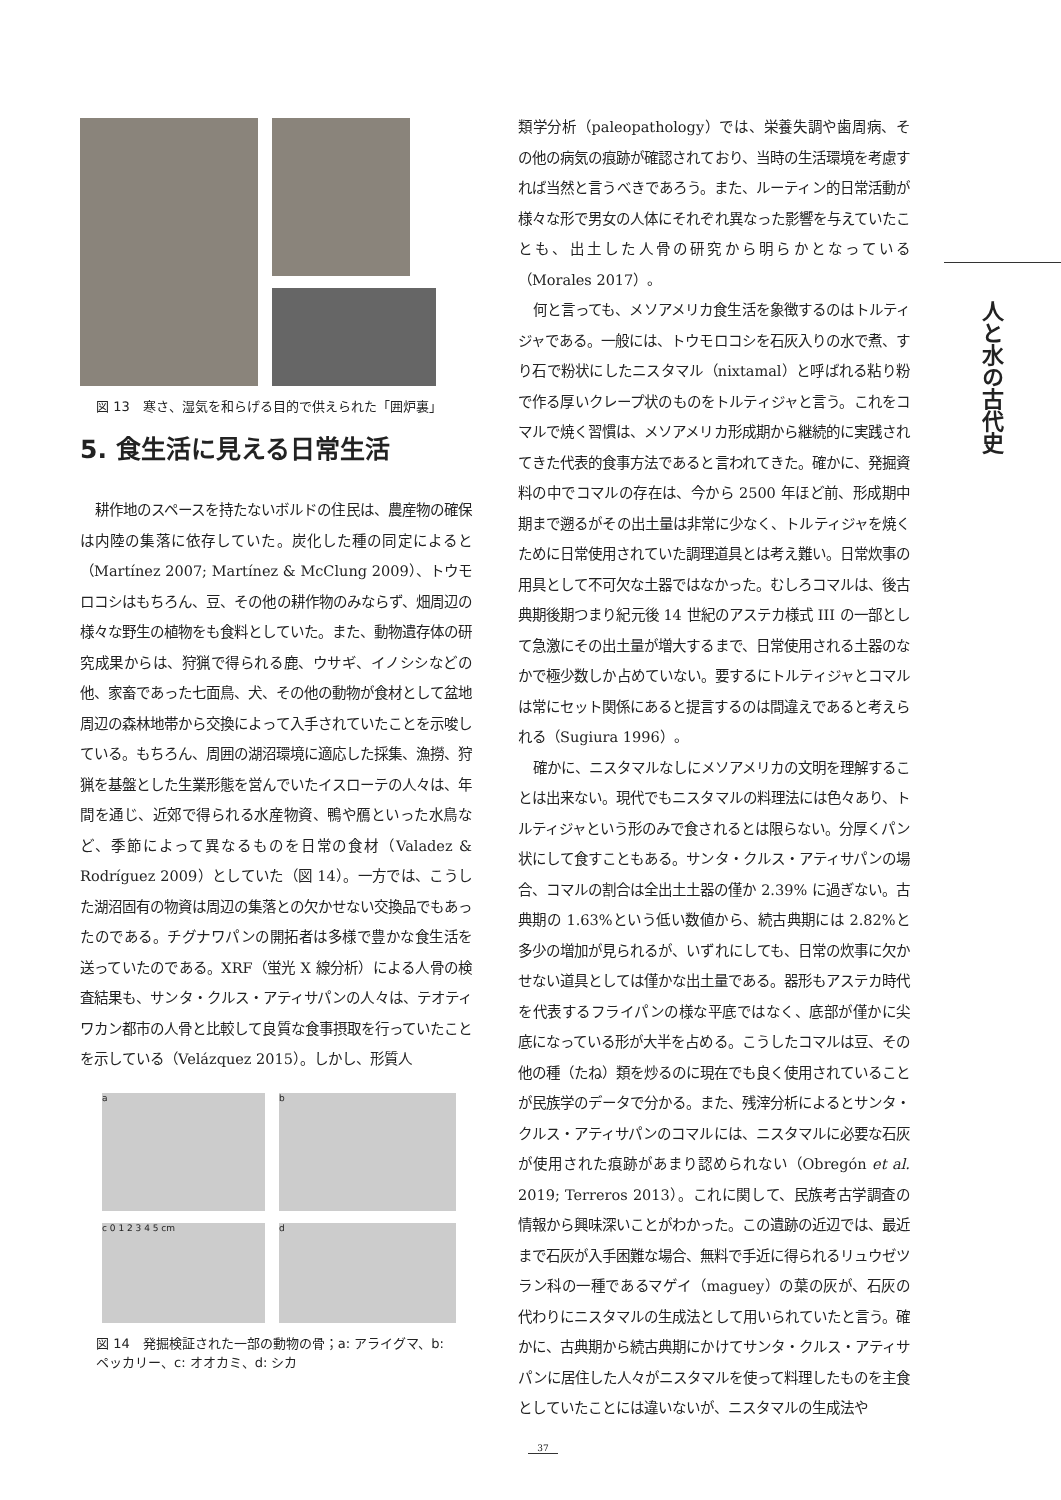図 13　寒さ、湿気を和らげる目的で供えられた「囲炉裏」
5. 食生活に見える日常生活
耕作地のスペースを持たないボルドの住民は、農産物の確保は内陸の集落に依存していた。炭化した種の同定によると（Martínez 2007; Martínez & McClung 2009）、トウモロコシはもちろん、豆、その他の耕作物のみならず、畑周辺の様々な野生の植物をも食料としていた。また、動物遺存体の研究成果からは、狩猟で得られる鹿、ウサギ、イノシシなどの他、家畜であった七面鳥、犬、その他の動物が食材として盆地周辺の森林地帯から交換によって入手されていたことを示唆している。もちろん、周囲の湖沼環境に適応した採集、漁撈、狩猟を基盤とした生業形態を営んでいたイスローテの人々は、年間を通じ、近郊で得られる水産物資、鴨や鴈といった水鳥など、季節によって異なるものを日常の食材（Valadez & Rodríguez 2009）としていた（図 14）。一方では、こうした湖沼固有の物資は周辺の集落との欠かせない交換品でもあったのである。チグナワパンの開拓者は多様で豊かな食生活を送っていたのである。XRF（蛍光 X 線分析）による人骨の検査結果も、サンタ・クルス・アティサパンの人々は、テオティワカン都市の人骨と比較して良質な食事摂取を行っていたことを示している（Velázquez 2015）。しかし、形質人
a
b
c 0 1 2 3 4 5 cm
d
図 14　発掘検証された一部の動物の骨；a: アライグマ、b: ペッカリー、c: オオカミ、d: シカ
類学分析（paleopathology）では、栄養失調や歯周病、その他の病気の痕跡が確認されており、当時の生活環境を考慮すれば当然と言うべきであろう。また、ルーティン的日常活動が様々な形で男女の人体にそれぞれ異なった影響を与えていたことも、出土した人骨の研究から明らかとなっている（Morales 2017）。
何と言っても、メソアメリカ食生活を象徴するのはトルティジャである。一般には、トウモロコシを石灰入りの水で煮、すり石で粉状にしたニスタマル（nixtamal）と呼ばれる粘り粉で作る厚いクレープ状のものをトルティジャと言う。これをコマルで焼く習慣は、メソアメリカ形成期から継続的に実践されてきた代表的食事方法であると言われてきた。確かに、発掘資料の中でコマルの存在は、今から 2500 年ほど前、形成期中期まで遡るがその出土量は非常に少なく、トルティジャを焼くために日常使用されていた調理道具とは考え難い。日常炊事の用具として不可欠な土器ではなかった。むしろコマルは、後古典期後期つまり紀元後 14 世紀のアステカ様式 III の一部として急激にその出土量が増大するまで、日常使用される土器のなかで極少数しか占めていない。要するにトルティジャとコマルは常にセット関係にあると提言するのは間違えであると考えられる（Sugiura 1996）。
確かに、ニスタマルなしにメソアメリカの文明を理解することは出来ない。現代でもニスタマルの料理法には色々あり、トルティジャという形のみで食されるとは限らない。分厚くパン状にして食すこともある。サンタ・クルス・アティサパンの場合、コマルの割合は全出土土器の僅か 2.39% に過ぎない。古典期の 1.63%という低い数値から、続古典期には 2.82%と多少の増加が見られるが、いずれにしても、日常の炊事に欠かせない道具としては僅かな出土量である。器形もアステカ時代を代表するフライパンの様な平底ではなく、底部が僅かに尖底になっている形が大半を占める。こうしたコマルは豆、その他の種（たね）類を炒るのに現在でも良く使用されていることが民族学のデータで分かる。また、残滓分析によるとサンタ・クルス・アティサパンのコマルには、ニスタマルに必要な石灰が使用された痕跡があまり認められない（Obregón et al. 2019; Terreros 2013）。これに関して、民族考古学調査の情報から興味深いことがわかった。この遺跡の近辺では、最近まで石灰が入手困難な場合、無料で手近に得られるリュウゼツラン科の一種であるマゲイ（maguey）の葉の灰が、石灰の代わりにニスタマルの生成法として用いられていたと言う。確かに、古典期から続古典期にかけてサンタ・クルス・アティサパンに居住した人々がニスタマルを使って料理したものを主食としていたことには違いないが、ニスタマルの生成法や
人と水の古代史
37